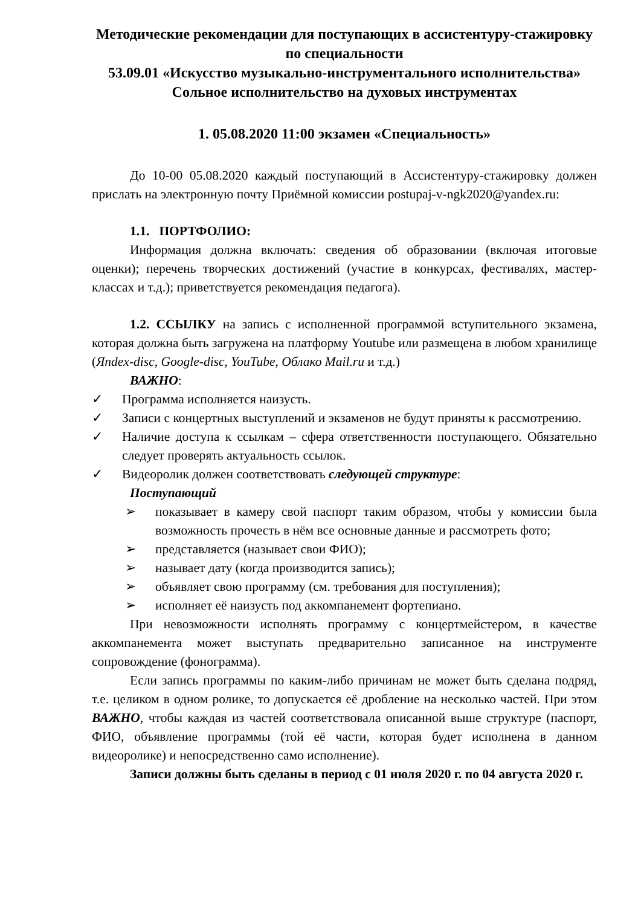Методические рекомендации для поступающих в ассистентуру-стажировку по специальности
53.09.01 «Искусство музыкально-инструментального исполнительства» Сольное исполнительство на духовых инструментах
1. 05.08.2020 11:00 экзамен «Специальность»
До 10-00 05.08.2020 каждый поступающий в Ассистентуру-стажировку должен прислать на электронную почту Приёмной комиссии postupaj-v-ngk2020@yandex.ru:
1.1. ПОРТФОЛИО:
Информация должна включать: сведения об образовании (включая итоговые оценки); перечень творческих достижений (участие в конкурсах, фестивалях, мастер-классах и т.д.); приветствуется рекомендация педагога).
1.2. ССЫЛКУ на запись с исполненной программой вступительного экзамена, которая должна быть загружена на платформу Youtube или размещена в любом хранилище (Яndex-disc, Google-disc, YouTube, Облако Mail.ru и т.д.)
ВАЖНО:
✓ Программа исполняется наизусть.
✓ Записи с концертных выступлений и экзаменов не будут приняты к рассмотрению.
✓ Наличие доступа к ссылкам – сфера ответственности поступающего. Обязательно следует проверять актуальность ссылок.
✓ Видеоролик должен соответствовать следующей структуре:
Поступающий
➢ показывает в камеру свой паспорт таким образом, чтобы у комиссии была возможность прочесть в нём все основные данные и рассмотреть фото;
➢ представляется (называет свои ФИО);
➢ называет дату (когда производится запись);
➢ объявляет свою программу (см. требования для поступления);
➢ исполняет её наизусть под аккомпанемент фортепиано.
При невозможности исполнять программу с концертмейстером, в качестве аккомпанемента может выступать предварительно записанное на инструменте сопровождение (фонограмма).
Если запись программы по каким-либо причинам не может быть сделана подряд, т.е. целиком в одном ролике, то допускается её дробление на несколько частей. При этом ВАЖНО, чтобы каждая из частей соответствовала описанной выше структуре (паспорт, ФИО, объявление программы (той её части, которая будет исполнена в данном видеоролике) и непосредственно само исполнение).
Записи должны быть сделаны в период с 01 июля 2020 г. по 04 августа 2020 г.